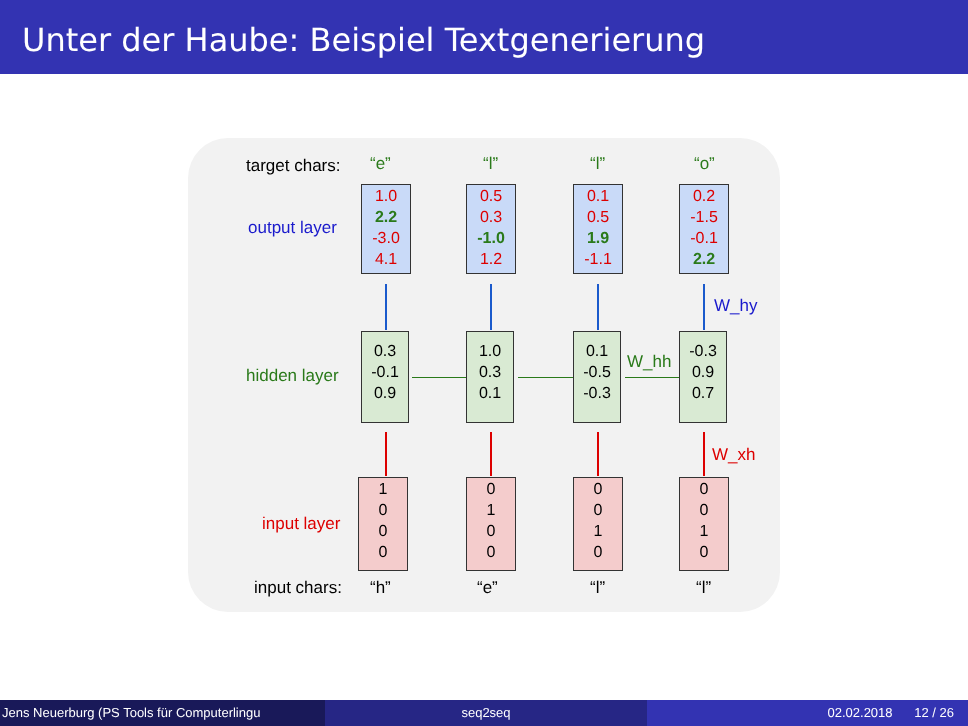Unter der Haube: Beispiel Textgenerierung
target chars: “e” “l” “l” “o”
output layer
1.0
2.2
-3.0
4.1
0.5
0.3
-1.0
1.2
0.1
0.5
1.9
-1.1
0.2
-1.5
-0.1
2.2
W_hy
hidden layer
0.3
-0.1
0.9
1.0
0.3
0.1
0.1
-0.5
-0.3
W_hh
-0.3
0.9
0.7
W_xh
input layer
1
0
0
0
0
1
0
0
0
0
1
0
0
0
1
0
input chars: “h” “e” “l” “l”
Jens Neuerburg (PS Tools für Computerlingu
seq2seq 02.02.2018 12 / 26